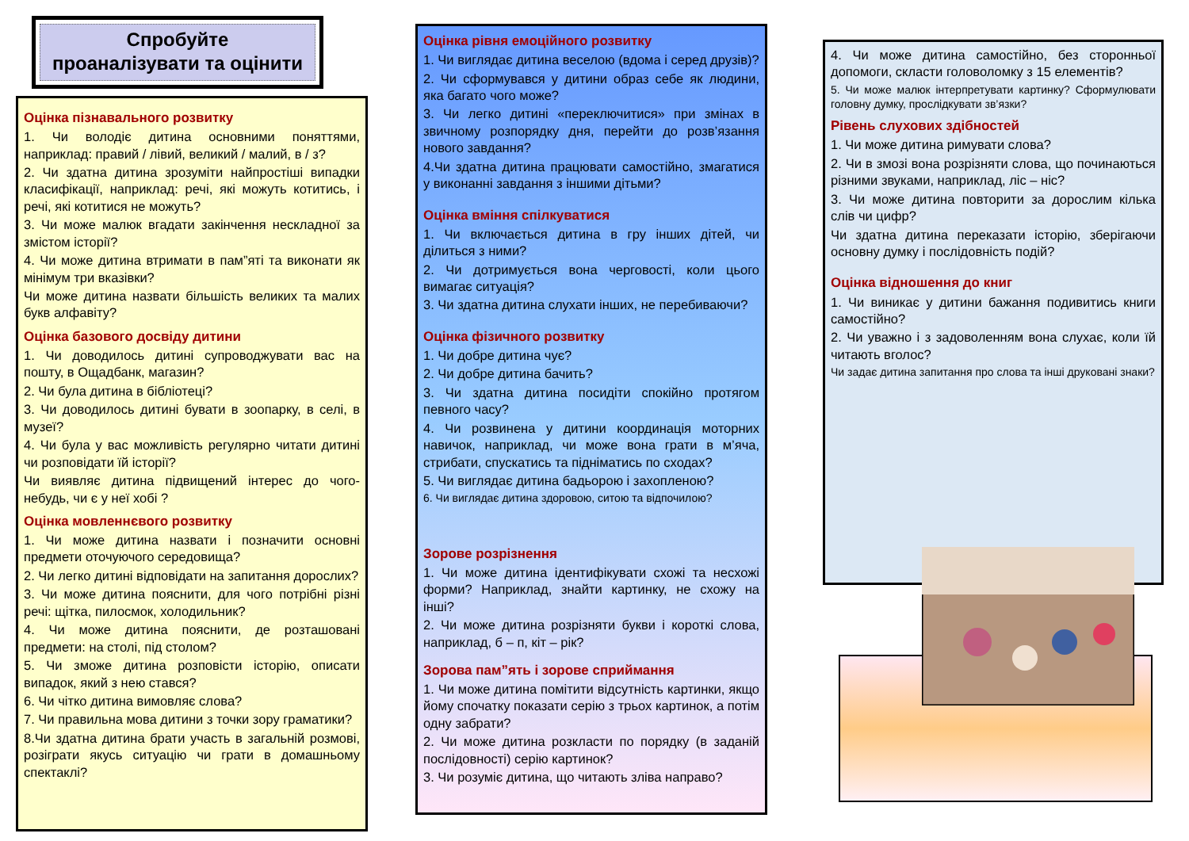Спробуйте
проаналізувати та оцінити
Оцінка пізнавального розвитку
1. Чи володіє дитина основними поняттями, наприклад: правий / лівий, великий / малий, в / з?
2. Чи здатна дитина зрозуміти найпростіші випадки класифікації, наприклад: речі, які можуть котитись, і речі, які котитися не можуть?
3. Чи може малюк вгадати закінчення нескладної за змістом історії?
4. Чи може дитина втримати в пам”яті та виконати як мінімум три вказівки?
Чи може дитина назвати більшість великих та малих букв алфавіту?
Оцінка базового досвіду дитини
1. Чи доводилось дитині супроводжувати вас на пошту, в Ощадбанк, магазин?
2. Чи була дитина в бібліотеці?
3. Чи доводилось дитині бувати в зоопарку, в селі, в музеї?
4. Чи була у вас можливість регулярно читати дитині чи розповідати їй історії?
Чи виявляє дитина підвищений інтерес до чого-небудь, чи є у неї хобі ?
Оцінка мовленнєвого розвитку
1. Чи може дитина назвати і позначити основні предмети оточуючого середовища?
2. Чи легко дитині відповідати на запитання дорослих?
3. Чи може дитина пояснити, для чого потрібні різні речі: щітка, пилосмок, холодильник?
4. Чи може дитина пояснити, де розташовані предмети: на столі, під столом?
5. Чи зможе дитина розповісти історію, описати випадок, який з нею стався?
6. Чи чітко дитина вимовляє слова?
7. Чи правильна мова дитини з точки зору граматики?
8.Чи здатна дитина брати участь в загальній розмові, розіграти якусь ситуацію чи грати в домашньому спектаклі?
Оцінка рівня емоційного розвитку
1. Чи виглядає дитина веселою (вдома і серед друзів)?
2. Чи сформувався у дитини образ себе як людини, яка багато чого може?
3. Чи легко дитині «переключитися» при змінах в звичному розпорядку дня, перейти до розв’язання нового завдання?
4.Чи здатна дитина працювати самостійно, змагатися у виконанні завдання з іншими дітьми?
Оцінка вміння спілкуватися
1. Чи включається дитина в гру інших дітей, чи ділиться з ними?
2. Чи дотримується вона черговості, коли цього вимагає ситуація?
3. Чи здатна дитина слухати інших, не перебиваючи?
Оцінка фізичного розвитку
1. Чи добре дитина чує?
2. Чи добре дитина бачить?
3. Чи здатна дитина посидіти спокійно протягом певного часу?
4. Чи розвинена у дитини координація моторних навичок, наприклад, чи може вона грати в м’яча, стрибати, спускатись та підніматись по сходах?
5. Чи виглядає дитина бадьорою і захопленою?
6. Чи виглядає дитина здоровою, ситою та відпочилою?
Зорове розрізнення
1. Чи може дитина ідентифікувати схожі та несхожі форми? Наприклад, знайти картинку, не схожу на інші?
2. Чи може дитина розрізняти букви і короткі слова, наприклад, б – п, кіт – рік?
Зорова пам”ять і зорове сприймання
1. Чи може дитина помітити відсутність картинки, якщо йому спочатку показати серію з трьох картинок, а потім одну забрати?
2. Чи може дитина розкласти по порядку (в заданій послідовності) серію картинок?
3. Чи розуміє дитина, що читають зліва направо?
4. Чи може дитина самостійно, без сторонньої допомоги, скласти головоломку з 15 елементів?
5. Чи може малюк інтерпретувати картинку? Сформулювати головну думку, прослідкувати зв’язки?
Рівень слухових здібностей
1. Чи може дитина римувати слова?
2. Чи в змозі вона розрізняти слова, що починаються різними звуками, наприклад, ліс – ніс?
3. Чи може дитина повторити за дорослим кілька слів чи цифр?
Чи здатна дитина переказати історію, зберігаючи основну думку і послідовність подій?
Оцінка відношення до книг
1. Чи виникає у дитини бажання подивитись книги самостійно?
2. Чи уважно і з задоволенням вона слухає, коли їй читають вголос?
Чи задає дитина запитання про слова та інші друковані знаки?